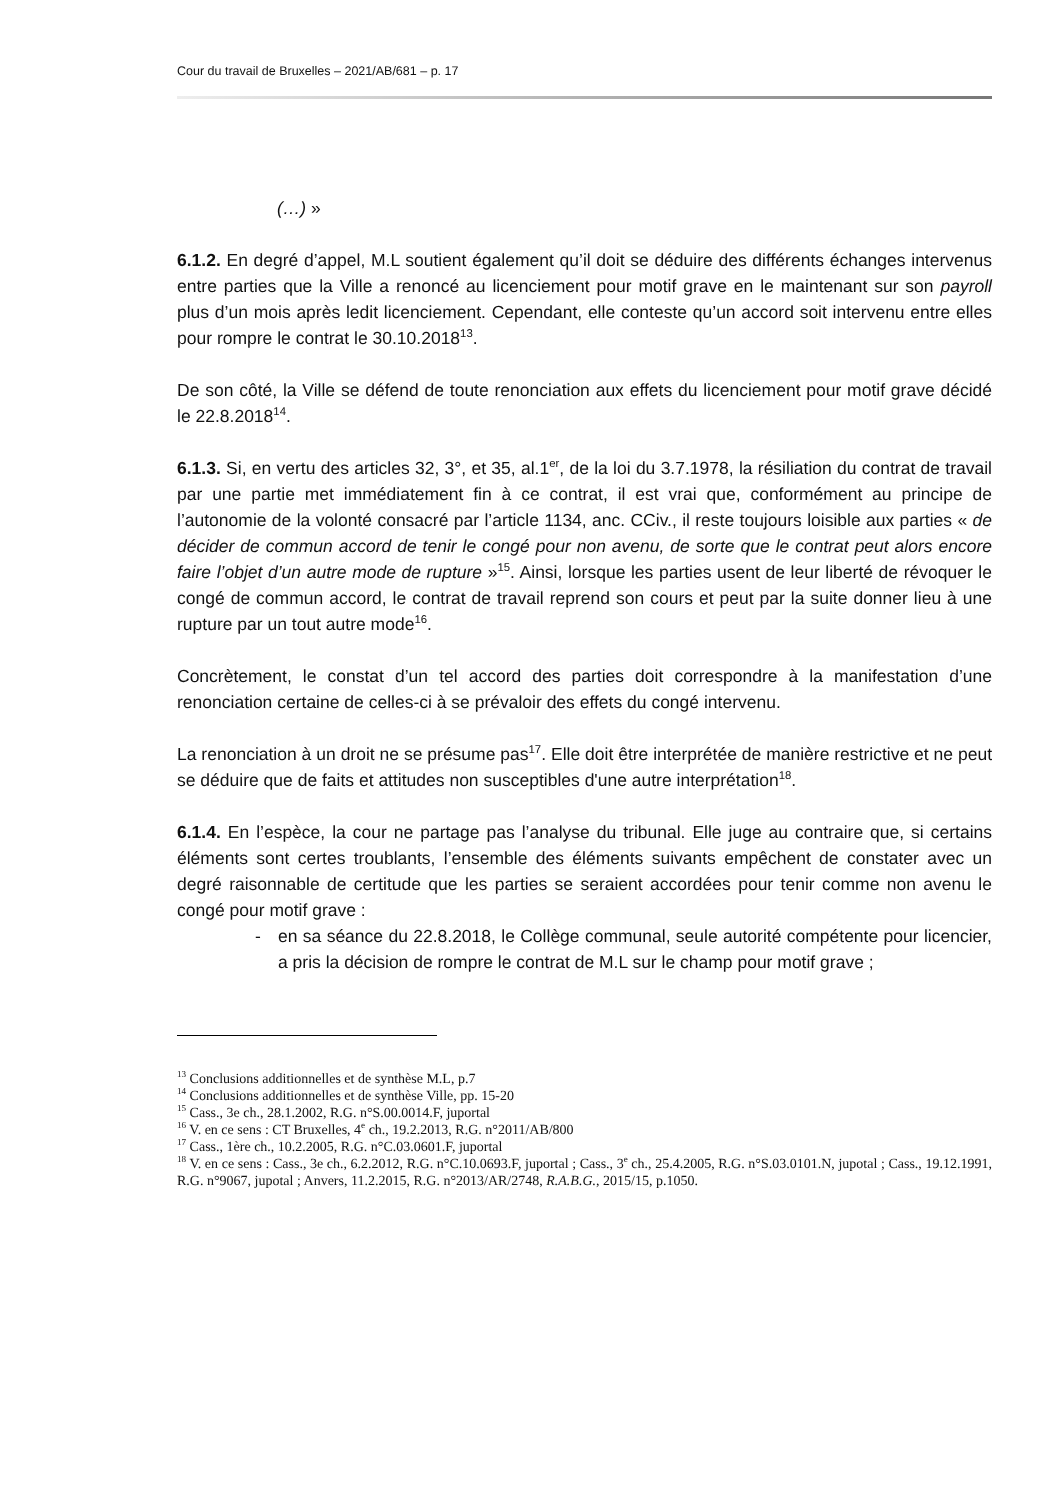Cour du travail de Bruxelles – 2021/AB/681 – p. 17
(…) »
6.1.2. En degré d’appel, M.L soutient également qu’il doit se déduire des différents échanges intervenus entre parties que la Ville a renoncé au licenciement pour motif grave en le maintenant sur son payroll plus d’un mois après ledit licenciement. Cependant, elle conteste qu’un accord soit intervenu entre elles pour rompre le contrat le 30.10.2018<sup>13</sup>.
De son côté, la Ville se défend de toute renonciation aux effets du licenciement pour motif grave décidé le 22.8.2018<sup>14</sup>.
6.1.3. Si, en vertu des articles 32, 3°, et 35, al.1<sup>er</sup>, de la loi du 3.7.1978, la résiliation du contrat de travail par une partie met immédiatement fin à ce contrat, il est vrai que, conformément au principe de l’autonomie de la volonté consacré par l’article 1134, anc. CCiv., il reste toujours loisible aux parties « de décider de commun accord de tenir le congé pour non avenu, de sorte que le contrat peut alors encore faire l’objet d’un autre mode de rupture »<sup>15</sup>. Ainsi, lorsque les parties usent de leur liberté de révoquer le congé de commun accord, le contrat de travail reprend son cours et peut par la suite donner lieu à une rupture par un tout autre mode<sup>16</sup>.
Concrètement, le constat d’un tel accord des parties doit correspondre à la manifestation d’une renonciation certaine de celles-ci à se prévaloir des effets du congé intervenu.
La renonciation à un droit ne se présume pas<sup>17</sup>. Elle doit être interprétée de manière restrictive et ne peut se déduire que de faits et attitudes non susceptibles d'une autre interprétation<sup>18</sup>.
6.1.4. En l’espèce, la cour ne partage pas l’analyse du tribunal. Elle juge au contraire que, si certains éléments sont certes troublants, l’ensemble des éléments suivants empêchent de constater avec un degré raisonnable de certitude que les parties se seraient accordées pour tenir comme non avenu le congé pour motif grave :
- en sa séance du 22.8.2018, le Collège communal, seule autorité compétente pour licencier, a pris la décision de rompre le contrat de M.L sur le champ pour motif grave ;
<sup>13</sup> Conclusions additionnelles et de synthèse M.L, p.7
<sup>14</sup> Conclusions additionnelles et de synthèse Ville, pp. 15-20
<sup>15</sup> Cass., 3e ch., 28.1.2002, R.G. n°S.00.0014.F, juportal
<sup>16</sup> V. en ce sens : CT Bruxelles, 4<sup>e</sup> ch., 19.2.2013, R.G. n°2011/AB/800
<sup>17</sup> Cass., 1ère ch., 10.2.2005, R.G. n°C.03.0601.F, juportal
<sup>18</sup> V. en ce sens : Cass., 3e ch., 6.2.2012, R.G. n°C.10.0693.F, juportal ; Cass., 3<sup>e</sup> ch., 25.4.2005, R.G. n°S.03.0101.N, jupotal ; Cass., 19.12.1991, R.G. n°9067, jupotal ; Anvers, 11.2.2015, R.G. n°2013/AR/2748, R.A.B.G., 2015/15, p.1050.